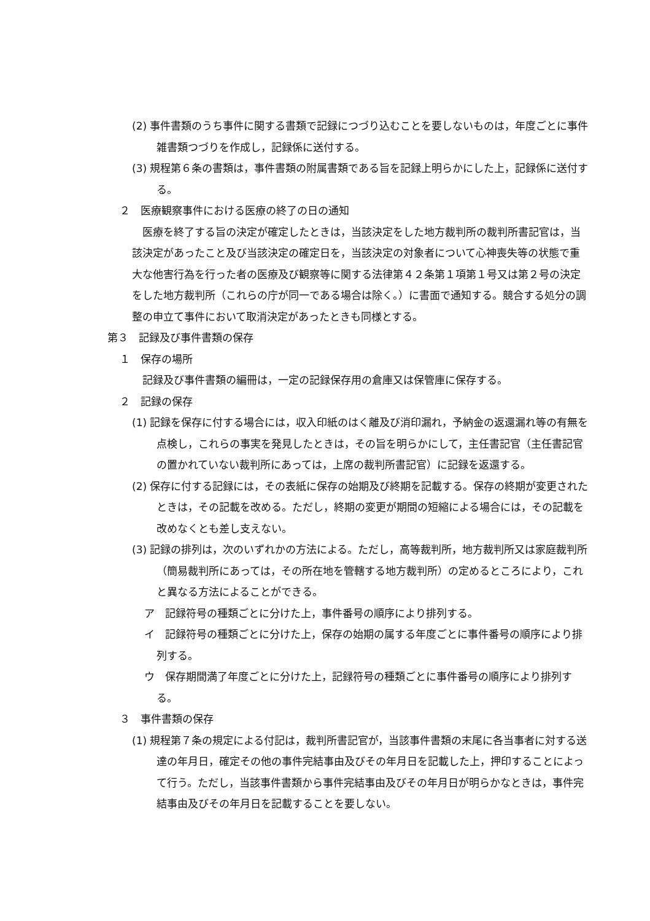(2) 事件書類のうち事件に関する書類で記録につづり込むことを要しないものは，年度ごとに事件雑書類つづりを作成し，記録係に送付する。
(3) 規程第６条の書類は，事件書類の附属書類である旨を記録上明らかにした上，記録係に送付する。
２　医療観察事件における医療の終了の日の通知
医療を終了する旨の決定が確定したときは，当該決定をした地方裁判所の裁判所書記官は，当該決定があったこと及び当該決定の確定日を，当該決定の対象者について心神喪失等の状態で重大な他害行為を行った者の医療及び観察等に関する法律第４２条第１項第１号又は第２号の決定をした地方裁判所（これらの庁が同一である場合は除く。）に書面で通知する。競合する処分の調整の申立て事件において取消決定があったときも同様とする。
第３　記録及び事件書類の保存
１　保存の場所
　記録及び事件書類の編冊は，一定の記録保存用の倉庫又は保管庫に保存する。
２　記録の保存
(1) 記録を保存に付する場合には，収入印紙のはく離及び消印漏れ，予納金の返還漏れ等の有無を点検し，これらの事実を発見したときは，その旨を明らかにして，主任書記官（主任書記官の置かれていない裁判所にあっては，上席の裁判所書記官）に記録を返還する。
(2) 保存に付する記録には，その表紙に保存の始期及び終期を記載する。保存の終期が変更されたときは，その記載を改める。ただし，終期の変更が期間の短縮による場合には，その記載を改めなくとも差し支えない。
(3) 記録の排列は，次のいずれかの方法による。ただし，高等裁判所，地方裁判所又は家庭裁判所（簡易裁判所にあっては，その所在地を管轄する地方裁判所）の定めるところにより，これと異なる方法によることができる。
ア　記録符号の種類ごとに分けた上，事件番号の順序により排列する。
イ　記録符号の種類ごとに分けた上，保存の始期の属する年度ごとに事件番号の順序により排列する。
ウ　保存期間満了年度ごとに分けた上，記録符号の種類ごとに事件番号の順序により排列する。
３　事件書類の保存
(1) 規程第７条の規定による付記は，裁判所書記官が，当該事件書類の末尾に各当事者に対する送達の年月日，確定その他の事件完結事由及びその年月日を記載した上，押印することによって行う。ただし，当該事件書類から事件完結事由及びその年月日が明らかなときは，事件完結事由及びその年月日を記載することを要しない。